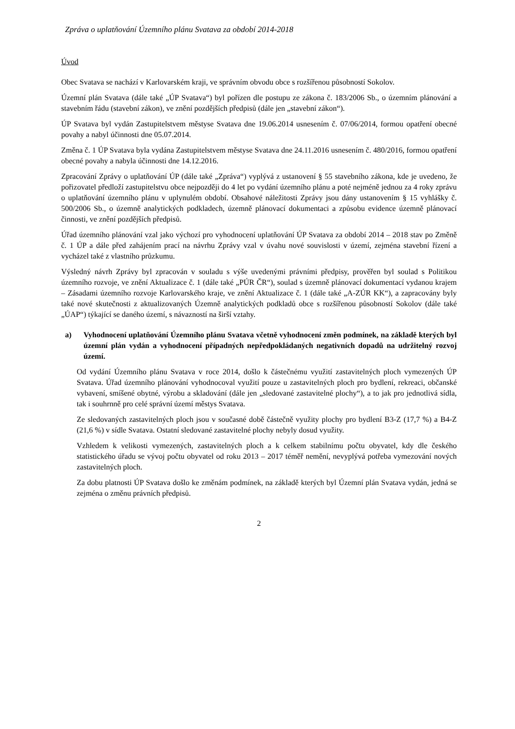Zpráva o uplatňování Územního plánu Svatava za období 2014-2018
Úvod
Obec Svatava se nachází v Karlovarském kraji, ve správním obvodu obce s rozšířenou působností Sokolov.
Územní plán Svatava (dále také „ÚP Svatava“) byl pořízen dle postupu ze zákona č. 183/2006 Sb., o územním plánování a stavebním řádu (stavební zákon), ve znění pozdějších předpisů (dále jen „stavební zákon“).
ÚP Svatava byl vydán Zastupitelstvem městyse Svatava dne 19.06.2014 usnesením č. 07/06/2014, formou opatření obecné povahy a nabyl účinnosti dne 05.07.2014.
Změna č. 1 ÚP Svatava byla vydána Zastupitelstvem městyse Svatava dne 24.11.2016 usnesením č. 480/2016, formou opatření obecné povahy a nabyla účinnosti dne 14.12.2016.
Zpracování Zprávy o uplatňování ÚP (dále také „Zpráva“) vyplývá z ustanovení § 55 stavebního zákona, kde je uvedeno, že pořizovatel předloží zastupitelstvu obce nejpozději do 4 let po vydání územního plánu a poté nejméně jednou za 4 roky zprávu o uplatňování územního plánu v uplynulém období. Obsahové náležitosti Zprávy jsou dány ustanovením § 15 vyhlášky č. 500/2006 Sb., o územně analytických podkladech, územně plánovací dokumentaci a způsobu evidence územně plánovací činnosti, ve znění pozdějších předpisů.
Úřad územního plánování vzal jako výchozí pro vyhodnocení uplatňování ÚP Svatava za období 2014 – 2018 stav po Změně č. 1 ÚP a dále před zahájením prací na návrhu Zprávy vzal v úvahu nové souvislosti v území, zejména stavební řízení a vycházel také z vlastního průzkumu.
Výsledný návrh Zprávy byl zpracován v souladu s výše uvedenými právními předpisy, prověřen byl soulad s Politikou územního rozvoje, ve znění Aktualizace č. 1 (dále také „PÚR ČR“), soulad s územně plánovací dokumentací vydanou krajem – Zásadami územního rozvoje Karlovarského kraje, ve znění Aktualizace č. 1 (dále také „A-ZÚR KK“), a zapracovány byly také nové skutečnosti z aktualizovaných Územně analytických podkladů obce s rozšířenou působností Sokolov (dále také „ÚAP“) týkající se daného území, s návazností na širší vztahy.
a) Vyhodnocení uplatňování Územního plánu Svatava včetně vyhodnocení změn podmínek, na základě kterých byl územní plán vydán a vyhodnocení případných nepředpokládaných negativních dopadů na udržitelný rozvoj území.
Od vydání Územního plánu Svatava v roce 2014, došlo k částečnému využití zastavitelných ploch vymezených ÚP Svatava. Úřad územního plánování vyhodnocoval využití pouze u zastavitelných ploch pro bydlení, rekreaci, občanské vybavení, smíšené obytné, výrobu a skladování (dále jen „sledované zastavitelné plochy“), a to jak pro jednotlivá sídla, tak i souhrnně pro celé správní území městys Svatava.
Ze sledovaných zastavitelných ploch jsou v současné době částečně využity plochy pro bydlení B3-Z (17,7 %) a B4-Z (21,6 %) v sídle Svatava. Ostatní sledované zastavitelné plochy nebyly dosud využity.
Vzhledem k velikosti vymezených, zastavitelných ploch a k celkem stabilnímu počtu obyvatel, kdy dle českého statistického úřadu se vývoj počtu obyvatel od roku 2013 – 2017 téměř nemění, nevyplývá potřeba vymezování nových zastavitelných ploch.
Za dobu platnosti ÚP Svatava došlo ke změnám podmínek, na základě kterých byl Územní plán Svatava vydán, jedná se zejména o změnu právních předpisů.
2